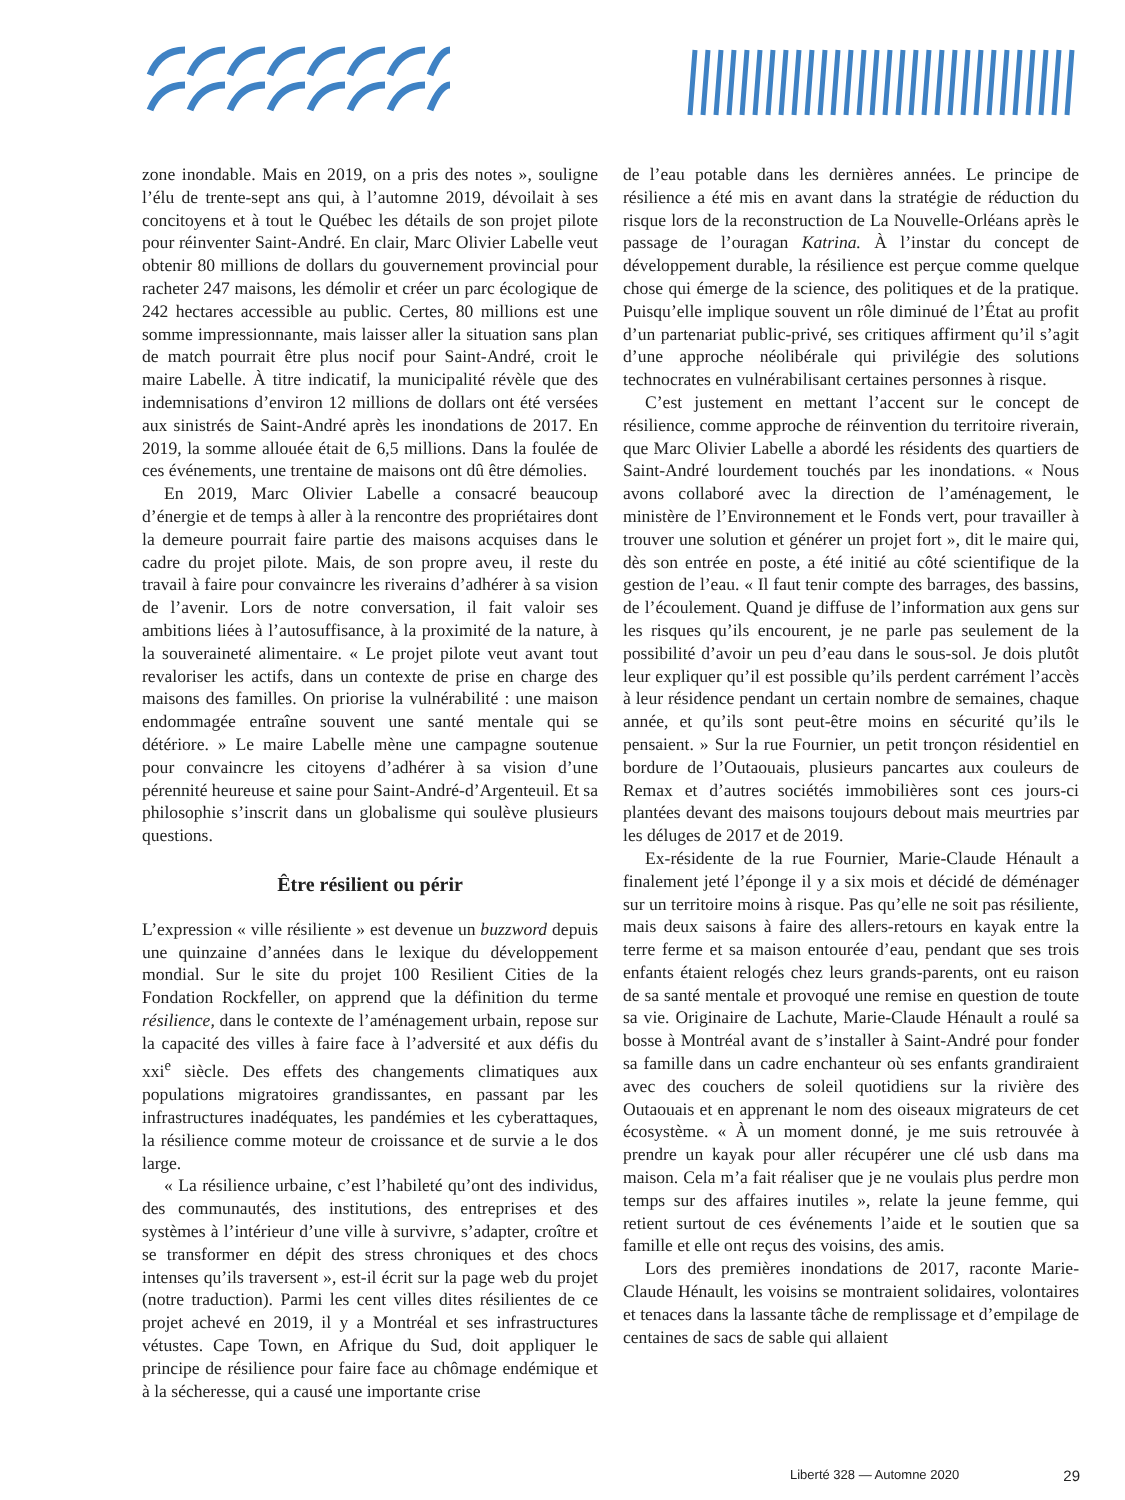zone inondable. Mais en 2019, on a pris des notes », souligne l’élu de trente-sept ans qui, à l’automne 2019, dévoilait à ses concitoyens et à tout le Québec les détails de son projet pilote pour réinventer Saint-André. En clair, Marc Olivier Labelle veut obtenir 80 millions de dollars du gouvernement provincial pour racheter 247 maisons, les démolir et créer un parc écologique de 242 hectares accessible au public. Certes, 80 millions est une somme impressionnante, mais laisser aller la situation sans plan de match pourrait être plus nocif pour Saint-André, croit le maire Labelle. À titre indicatif, la municipalité révèle que des indemnisations d’environ 12 millions de dollars ont été versées aux sinistrés de Saint-André après les inondations de 2017. En 2019, la somme allouée était de 6,5 millions. Dans la foulée de ces événements, une trentaine de maisons ont dû être démolies.
En 2019, Marc Olivier Labelle a consacré beaucoup d’énergie et de temps à aller à la rencontre des propriétaires dont la demeure pourrait faire partie des maisons acquises dans le cadre du projet pilote. Mais, de son propre aveu, il reste du travail à faire pour convaincre les riverains d’adhérer à sa vision de l’avenir. Lors de notre conversation, il fait valoir ses ambitions liées à l’autosuffisance, à la proximité de la nature, à la souveraineté alimentaire. « Le projet pilote veut avant tout revaloriser les actifs, dans un contexte de prise en charge des maisons des familles. On priorise la vulnérabilité : une maison endommagée entraîne souvent une santé mentale qui se détériore. » Le maire Labelle mène une campagne soutenue pour convaincre les citoyens d’adhérer à sa vision d’une pérennité heureuse et saine pour Saint-André-d’Argenteuil. Et sa philosophie s’inscrit dans un globalisme qui soulève plusieurs questions.
Être résilient ou périr
L’expression « ville résiliente » est devenue un buzzword depuis une quinzaine d’années dans le lexique du développement mondial. Sur le site du projet 100 Resilient Cities de la Fondation Rockfeller, on apprend que la définition du terme résilience, dans le contexte de l’aménagement urbain, repose sur la capacité des villes à faire face à l’adversité et aux défis du xxi<sup>e</sup> siècle. Des effets des changements climatiques aux populations migratoires grandissantes, en passant par les infrastructures inadéquates, les pandémies et les cyberattaques, la résilience comme moteur de croissance et de survie a le dos large.
« La résilience urbaine, c’est l’habileté qu’ont des individus, des communautés, des institutions, des entreprises et des systèmes à l’intérieur d’une ville à survivre, s’adapter, croître et se transformer en dépit des stress chroniques et des chocs intenses qu’ils traversent », est-il écrit sur la page web du projet (notre traduction). Parmi les cent villes dites résilientes de ce projet achevé en 2019, il y a Montréal et ses infrastructures vétustes. Cape Town, en Afrique du Sud, doit appliquer le principe de résilience pour faire face au chômage endémique et à la sécheresse, qui a causé une importante crise
de l’eau potable dans les dernières années. Le principe de résilience a été mis en avant dans la stratégie de réduction du risque lors de la reconstruction de La Nouvelle-Orléans après le passage de l’ouragan Katrina. À l’instar du concept de développement durable, la résilience est perçue comme quelque chose qui émerge de la science, des politiques et de la pratique. Puisqu’elle implique souvent un rôle diminué de l’État au profit d’un partenariat public-privé, ses critiques affirment qu’il s’agit d’une approche néolibérale qui privilégie des solutions technocrates en vulnérabilisant certaines personnes à risque.
C’est justement en mettant l’accent sur le concept de résilience, comme approche de réinvention du territoire riverain, que Marc Olivier Labelle a abordé les résidents des quartiers de Saint-André lourdement touchés par les inondations. « Nous avons collaboré avec la direction de l’aménagement, le ministère de l’Environnement et le Fonds vert, pour travailler à trouver une solution et générer un projet fort », dit le maire qui, dès son entrée en poste, a été initié au côté scientifique de la gestion de l’eau. « Il faut tenir compte des barrages, des bassins, de l’écoulement. Quand je diffuse de l’information aux gens sur les risques qu’ils encourent, je ne parle pas seulement de la possibilité d’avoir un peu d’eau dans le sous-sol. Je dois plutôt leur expliquer qu’il est possible qu’ils perdent carrément l’accès à leur résidence pendant un certain nombre de semaines, chaque année, et qu’ils sont peut-être moins en sécurité qu’ils le pensaient. » Sur la rue Fournier, un petit tronçon résidentiel en bordure de l’Outaouais, plusieurs pancartes aux couleurs de Remax et d’autres sociétés immobilières sont ces jours-ci plantées devant des maisons toujours debout mais meurtries par les déluges de 2017 et de 2019.
Ex-résidente de la rue Fournier, Marie-Claude Hénault a finalement jeté l’éponge il y a six mois et décidé de déménager sur un territoire moins à risque. Pas qu’elle ne soit pas résiliente, mais deux saisons à faire des allers-retours en kayak entre la terre ferme et sa maison entourée d’eau, pendant que ses trois enfants étaient relogés chez leurs grands-parents, ont eu raison de sa santé mentale et provoqué une remise en question de toute sa vie. Originaire de Lachute, Marie-Claude Hénault a roulé sa bosse à Montréal avant de s’installer à Saint-André pour fonder sa famille dans un cadre enchanteur où ses enfants grandiraient avec des couchers de soleil quotidiens sur la rivière des Outaouais et en apprenant le nom des oiseaux migrateurs de cet écosystème. « À un moment donné, je me suis retrouvée à prendre un kayak pour aller récupérer une clé usb dans ma maison. Cela m’a fait réaliser que je ne voulais plus perdre mon temps sur des affaires inutiles », relate la jeune femme, qui retient surtout de ces événements l’aide et le soutien que sa famille et elle ont reçus des voisins, des amis.
Lors des premières inondations de 2017, raconte Marie-Claude Hénault, les voisins se montraient solidaires, volontaires et tenaces dans la lassante tâche de remplissage et d’empilage de centaines de sacs de sable qui allaient
Liberté 328 — Automne 2020 29